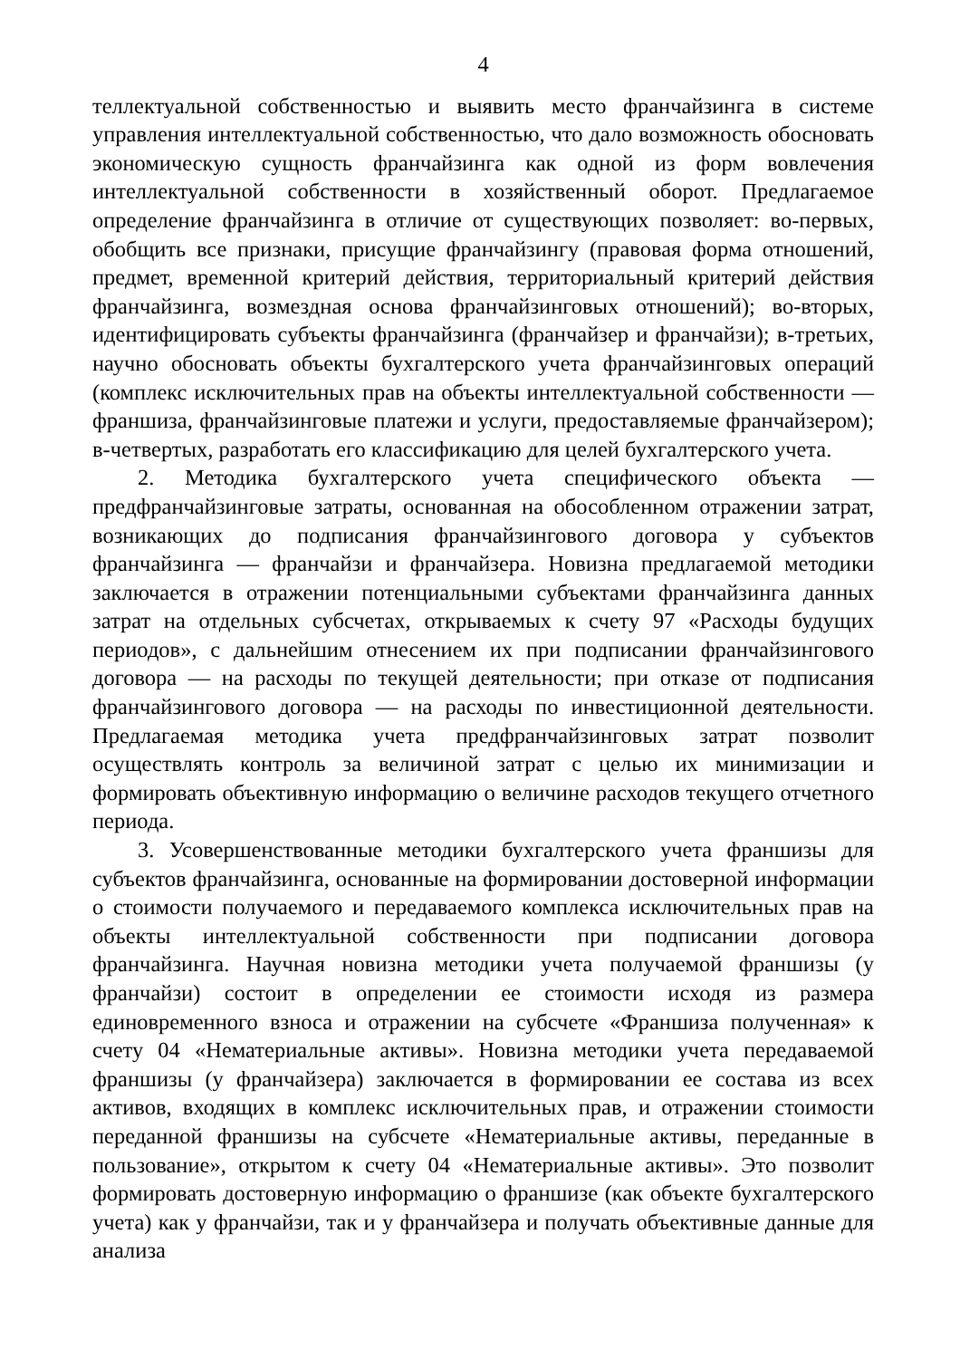4
теллектуальной собственностью и выявить место франчайзинга в системе управления интеллектуальной собственностью, что дало возможность обосновать экономическую сущность франчайзинга как одной из форм вовлечения интеллектуальной собственности в хозяйственный оборот. Предлагаемое определение франчайзинга в отличие от существующих позволяет: во-первых, обобщить все признаки, присущие франчайзингу (правовая форма отношений, предмет, временной критерий действия, территориальный критерий действия франчайзинга, возмездная основа франчайзинговых отношений); во-вторых, идентифицировать субъекты франчайзинга (франчайзер и франчайзи); в-третьих, научно обосновать объекты бухгалтерского учета франчайзинговых операций (комплекс исключительных прав на объекты интеллектуальной собственности — франшиза, франчайзинговые платежи и услуги, предоставляемые франчайзером); в-четвертых, разработать его классификацию для целей бухгалтерского учета.
2. Методика бухгалтерского учета специфического объекта — предфранчайзинговые затраты, основанная на обособленном отражении затрат, возникающих до подписания франчайзингового договора у субъектов франчайзинга — франчайзи и франчайзера. Новизна предлагаемой методики заключается в отражении потенциальными субъектами франчайзинга данных затрат на отдельных субсчетах, открываемых к счету 97 «Расходы будущих периодов», с дальнейшим отнесением их при подписании франчайзингового договора — на расходы по текущей деятельности; при отказе от подписания франчайзингового договора — на расходы по инвестиционной деятельности. Предлагаемая методика учета предфранчайзинговых затрат позволит осуществлять контроль за величиной затрат с целью их минимизации и формировать объективную информацию о величине расходов текущего отчетного периода.
3. Усовершенствованные методики бухгалтерского учета франшизы для субъектов франчайзинга, основанные на формировании достоверной информации о стоимости получаемого и передаваемого комплекса исключительных прав на объекты интеллектуальной собственности при подписании договора франчайзинга. Научная новизна методики учета получаемой франшизы (у франчайзи) состоит в определении ее стоимости исходя из размера единовременного взноса и отражении на субсчете «Франшиза полученная» к счету 04 «Нематериальные активы». Новизна методики учета передаваемой франшизы (у франчайзера) заключается в формировании ее состава из всех активов, входящих в комплекс исключительных прав, и отражении стоимости переданной франшизы на субсчете «Нематериальные активы, переданные в пользование», открытом к счету 04 «Нематериальные активы». Это позволит формировать достоверную информацию о франшизе (как объекте бухгалтерского учета) как у франчайзи, так и у франчайзера и получать объективные данные для анализа